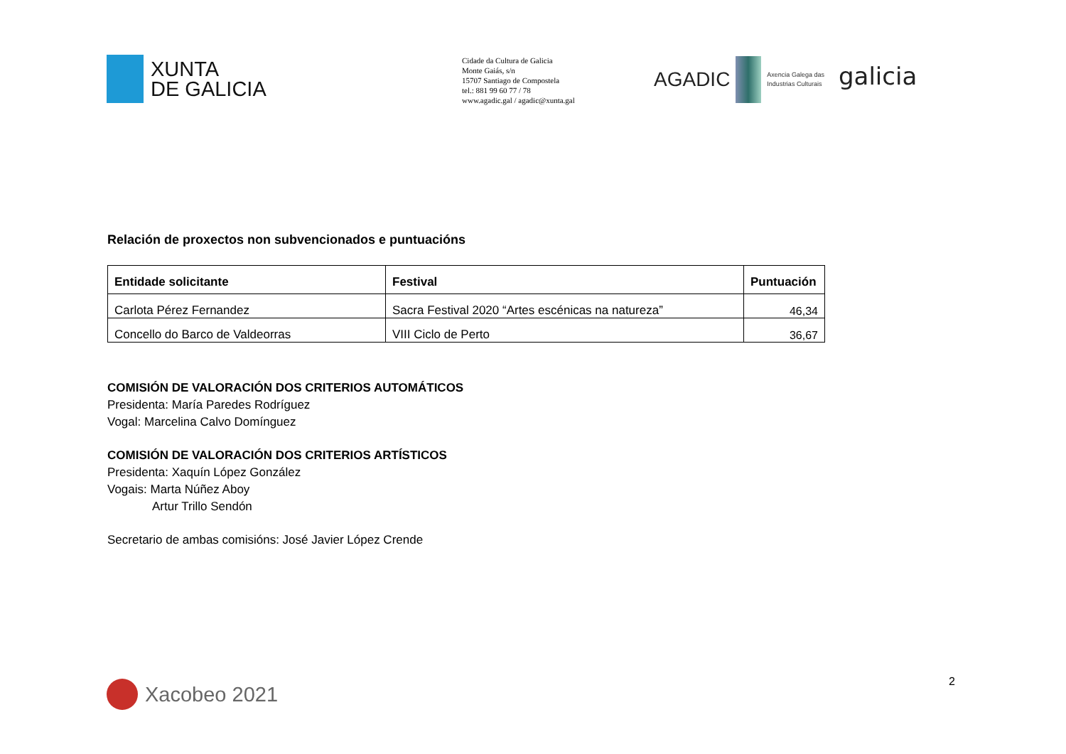XUNTA
DE GALICIA
Cidade da Cultura de Galicia
Monte Gaiás, s/n
15707 Santiago de Compostela
tel.: 881 99 60 77 / 78
www.agadic.gal / agadic@xunta.gal
AGADIC
Axencia Galega das
Industrias Culturais
galicia
Relación de proxectos non subvencionados e puntuacións
| Entidade solicitante | Festival | Puntuación |
| --- | --- | --- |
| Carlota Pérez Fernandez | Sacra Festival 2020 “Artes escénicas na natureza” | 46,34 |
| Concello do Barco de Valdeorras | VIII Ciclo de Perto | 36,67 |
COMISIÓN DE VALORACIÓN DOS CRITERIOS AUTOMÁTICOS
Presidenta: María Paredes Rodríguez
Vogal: Marcelina Calvo Domínguez
COMISIÓN DE VALORACIÓN DOS CRITERIOS ARTÍSTICOS
Presidenta: Xaquín López González
Vogais: Marta Núñez Aboy
Artur Trillo Sendón
Secretario de ambas comisións: José Javier López Crende
Xacobeo 2021 2